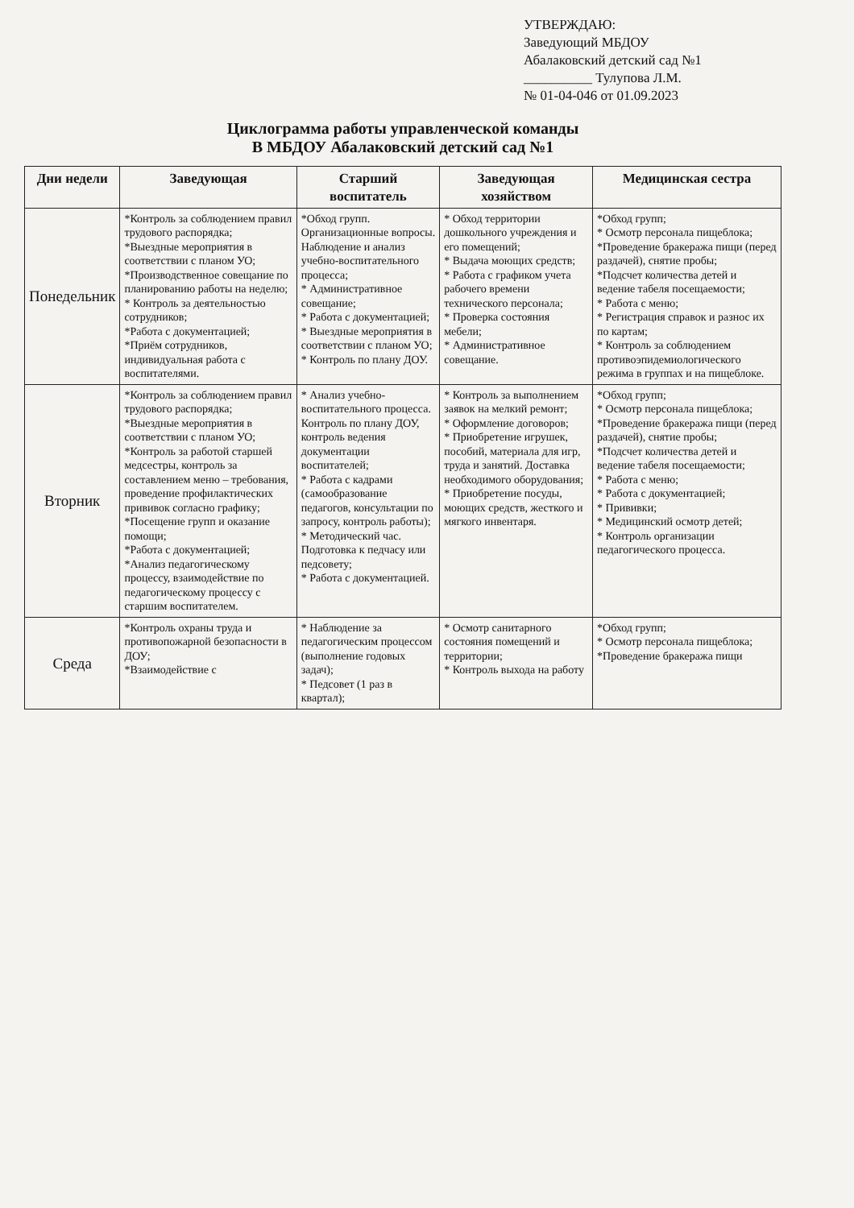УТВЕРЖДАЮ:
Заведующий МБДОУ
Абалаковский детский сад №1
__________ Тулупова Л.М.
№ 01-04-046 от 01.09.2023
Циклограмма работы управленческой команды
В МБДОУ Абалаковский детский сад №1
| Дни недели | Заведующая | Старший воспитатель | Заведующая хозяйством | Медицинская сестра |
| --- | --- | --- | --- | --- |
| Понедельник | *Контроль за соблюдением правил трудового распорядка; *Выездные мероприятия в соответствии с планом УО; *Производственное совещание по планированию работы на неделю; * Контроль за деятельностью сотрудников; *Работа с документацией; *Приём сотрудников, индивидуальная работа с воспитателями. | *Обход групп. Организационные вопросы. Наблюдение и анализ учебно-воспитательного процесса; * Административное совещание; * Работа с документацией; * Выездные мероприятия в соответствии с планом УО; * Контроль по плану ДОУ. | * Обход территории дошкольного учреждения и его помещений; * Выдача моющих средств; * Работа с графиком учета рабочего времени технического персонала; * Проверка состояния мебели; * Административное совещание. | *Обход групп; * Осмотр персонала пищеблока; *Проведение бракеража пищи (перед раздачей), снятие пробы; *Подсчет количества детей и ведение табеля посещаемости; * Работа с меню; * Регистрация справок и разнос их по картам; * Контроль за соблюдением противоэпидемиологического режима в группах и на пищеблоке. |
| Вторник | *Контроль за соблюдением правил трудового распорядка; *Выездные мероприятия в соответствии с планом УО; *Контроль за работой старшей медсестры, контроль за составлением меню – требования, проведение профилактических прививок согласно графику; *Посещение групп и оказание помощи; *Работа с документацией; *Анализ педагогическому процессу, взаимодействие по педагогическому процессу с старшим воспитателем. | * Анализ учебно-воспитательного процесса. Контроль по плану ДОУ, контроль ведения документации воспитателей; * Работа с кадрами (самообразование педагогов, консультации по запросу, контроль работы); * Методический час. Подготовка к педчасу или педсовету; * Работа с документацией. | * Контроль за выполнением заявок на мелкий ремонт; * Оформление договоров; * Приобретение игрушек, пособий, материала для игр, труда и занятий. Доставка необходимого оборудования; * Приобретение посуды, моющих средств, жесткого и мягкого инвентаря. | *Обход групп; * Осмотр персонала пищеблока; *Проведение бракеража пищи (перед раздачей), снятие пробы; *Подсчет количества детей и ведение табеля посещаемости; * Работа с меню; * Работа с документацией; * Прививки; * Медицинский осмотр детей; * Контроль организации педагогического процесса. |
| Среда | *Контроль охраны труда и противопожарной безопасности в ДОУ; *Взаимодействие с | * Наблюдение за педагогическим процессом (выполнение годовых задач); * Педсовет (1 раз в квартал); | * Осмотр санитарного состояния помещений и территории; * Контроль выхода на работу | *Обход групп; * Осмотр персонала пищеблока; *Проведение бракеража пищи |